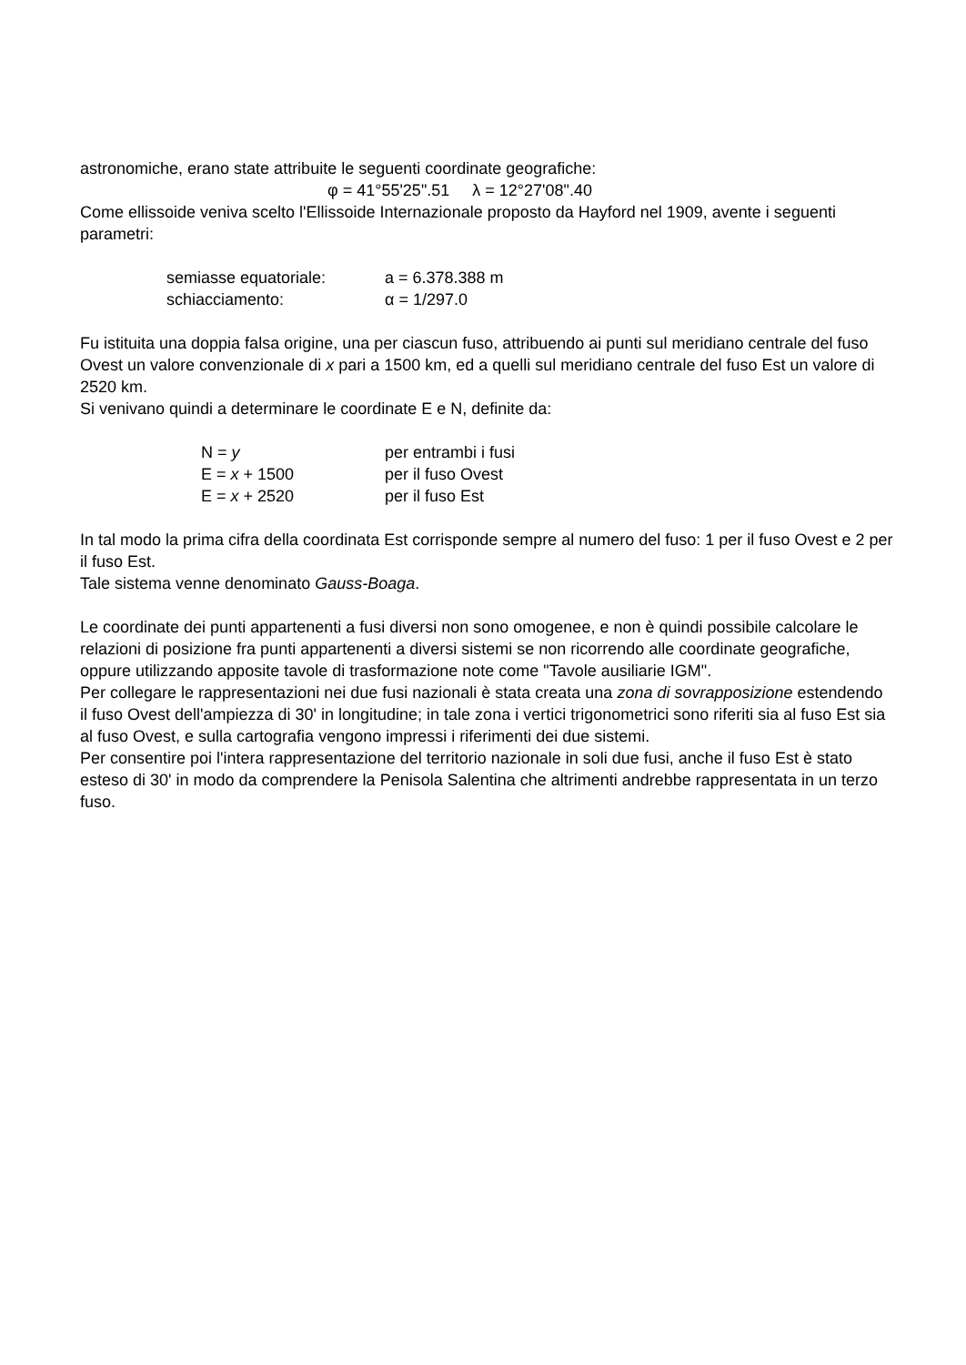astronomiche, erano state attribuite le seguenti coordinate geografiche:
φ = 41°55'25".51 λ = 12°27'08".40
Come ellissoide veniva scelto l'Ellissoide Internazionale proposto da Hayford nel 1909, avente i seguenti parametri:
| semiasse equatoriale: | a = 6.378.388 m |
| schiacciamento: | α = 1/297.0 |
Fu istituita una doppia falsa origine, una per ciascun fuso, attribuendo ai punti sul meridiano centrale del fuso Ovest un valore convenzionale di x pari a 1500 km, ed a quelli sul meridiano centrale del fuso Est un valore di 2520 km.
Si venivano quindi a determinare le coordinate E e N, definite da:
| N = y | per entrambi i fusi |
| E = x + 1500 | per il fuso Ovest |
| E = x + 2520 | per il fuso Est |
In tal modo la prima cifra della coordinata Est corrisponde sempre al numero del fuso: 1 per il fuso Ovest e 2 per il fuso Est.
Tale sistema venne denominato Gauss-Boaga.
Le coordinate dei punti appartenenti a fusi diversi non sono omogenee, e non è quindi possibile calcolare le relazioni di posizione fra punti appartenenti a diversi sistemi se non ricorrendo alle coordinate geografiche, oppure utilizzando apposite tavole di trasformazione note come "Tavole ausiliarie IGM".
Per collegare le rappresentazioni nei due fusi nazionali è stata creata una zona di sovrapposizione estendendo il fuso Ovest dell'ampiezza di 30' in longitudine; in tale zona i vertici trigonometrici sono riferiti sia al fuso Est sia al fuso Ovest, e sulla cartografia vengono impressi i riferimenti dei due sistemi.
Per consentire poi l'intera rappresentazione del territorio nazionale in soli due fusi, anche il fuso Est è stato esteso di 30' in modo da comprendere la Penisola Salentina che altrimenti andrebbe rappresentata in un terzo fuso.